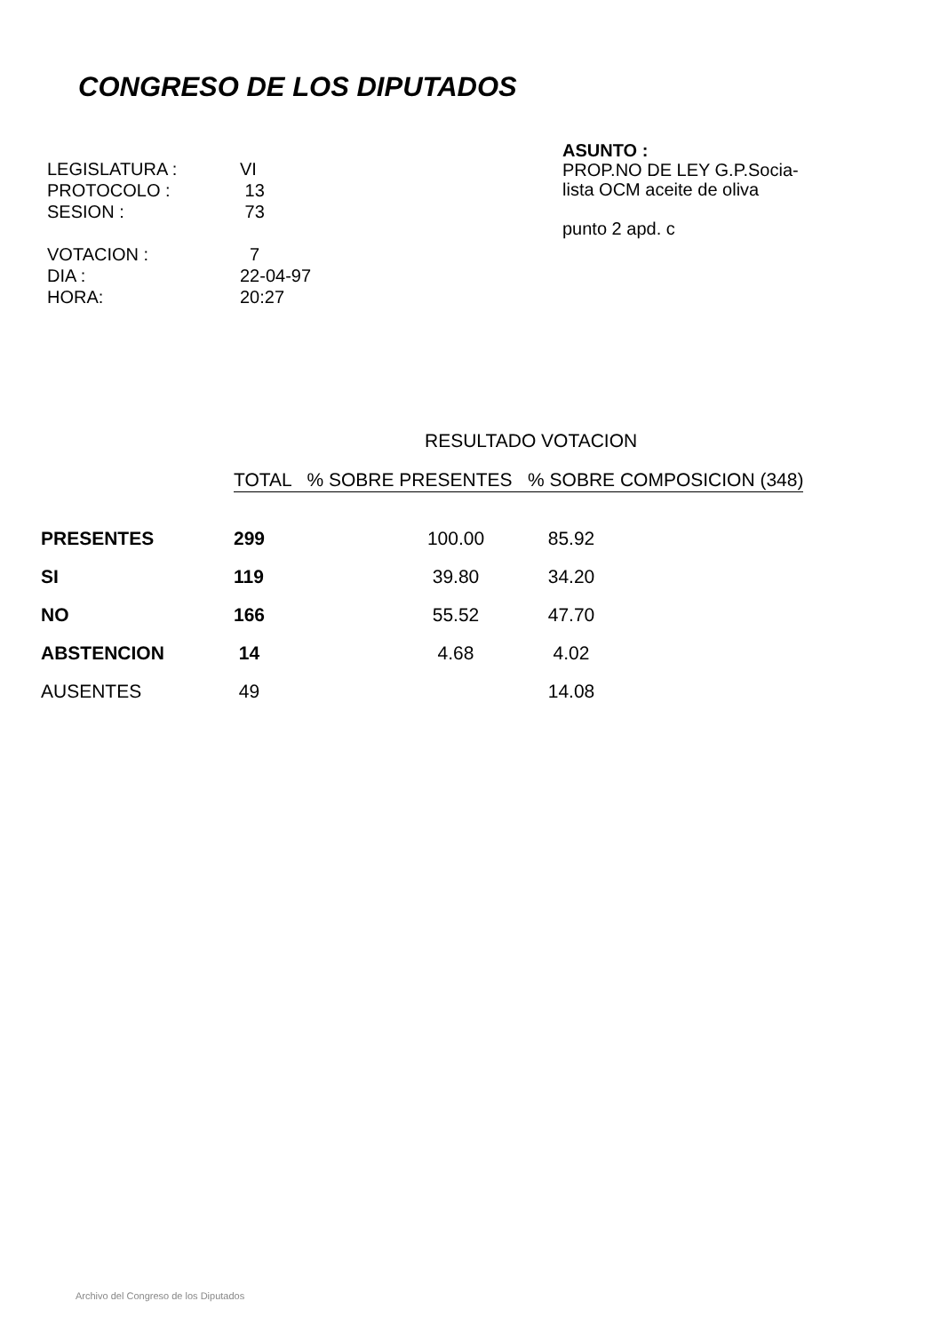CONGRESO DE LOS DIPUTADOS
| LEGISLATURA : | VI |
| PROTOCOLO : | 13 |
| SESION : | 73 |
| VOTACION : | 7 |
| DIA : | 22-04-97 |
| HORA: | 20:27 |
ASUNTO :
PROP.NO DE LEY G.P.Socia-
lista OCM aceite de oliva
punto 2 apd. c
RESULTADO VOTACION
TOTAL % SOBRE PRESENTES % SOBRE COMPOSICION (348)
| PRESENTES | 299 | 100.00 | 85.92 |
| SI | 119 | 39.80 | 34.20 |
| NO | 166 | 55.52 | 47.70 |
| ABSTENCION | 14 | 4.68 | 4.02 |
| AUSENTES | 49 | | 14.08 |
Archivo del Congreso de los Diputados